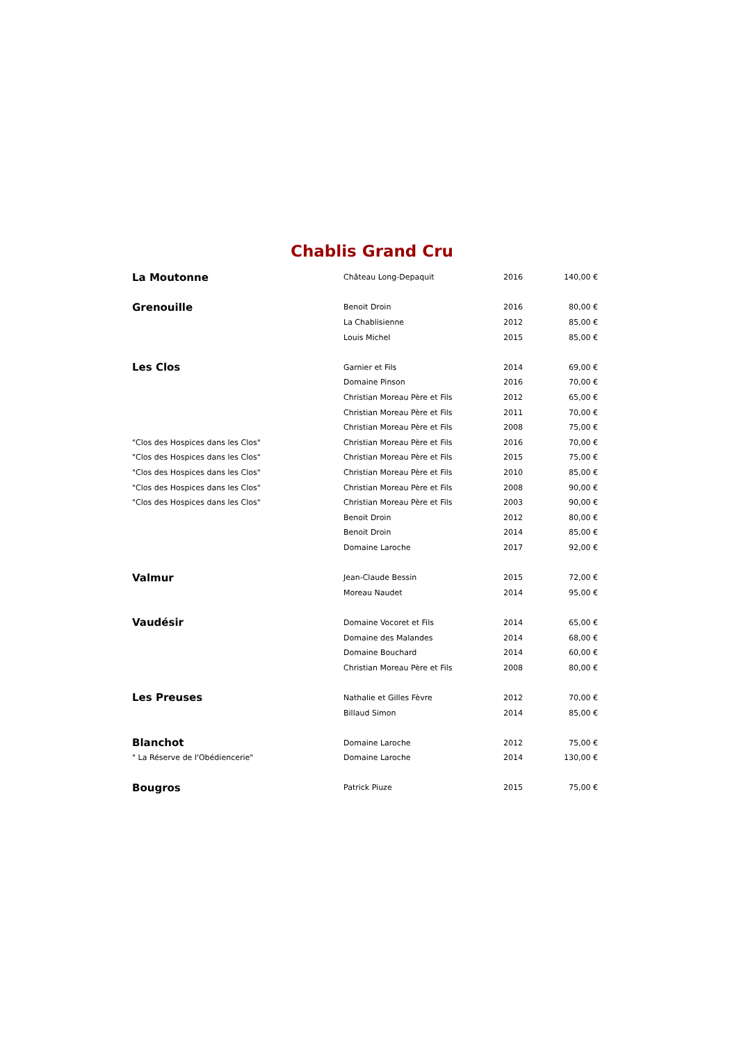Chablis Grand Cru
| La Moutonne | Château Long-Depaquit | 2016 | 140,00 € |
| Grenouille | Benoit Droin | 2016 | 80,00 € |
| | La Chablisienne | 2012 | 85,00 € |
| | Louis Michel | 2015 | 85,00 € |
| Les Clos | Garnier et Fils | 2014 | 69,00 € |
| | Domaine Pinson | 2016 | 70,00 € |
| | Christian Moreau Père et Fils | 2012 | 65,00 € |
| | Christian Moreau Père et Fils | 2011 | 70,00 € |
| | Christian Moreau Père et Fils | 2008 | 75,00 € |
| "Clos des Hospices dans les Clos" | Christian Moreau Père et Fils | 2016 | 70,00 € |
| "Clos des Hospices dans les Clos" | Christian Moreau Père et Fils | 2015 | 75,00 € |
| "Clos des Hospices dans les Clos" | Christian Moreau Père et Fils | 2010 | 85,00 € |
| "Clos des Hospices dans les Clos" | Christian Moreau Père et Fils | 2008 | 90,00 € |
| "Clos des Hospices dans les Clos" | Christian Moreau Père et Fils | 2003 | 90,00 € |
| | Benoit Droin | 2012 | 80,00 € |
| | Benoit Droin | 2014 | 85,00 € |
| | Domaine Laroche | 2017 | 92,00 € |
| Valmur | Jean-Claude Bessin | 2015 | 72,00 € |
| | Moreau Naudet | 2014 | 95,00 € |
| Vaudésir | Domaine Vocoret et Fils | 2014 | 65,00 € |
| | Domaine des Malandes | 2014 | 68,00 € |
| | Domaine Bouchard | 2014 | 60,00 € |
| | Christian Moreau Père et Fils | 2008 | 80,00 € |
| Les Preuses | Nathalie et Gilles Fèvre | 2012 | 70,00 € |
| | Billaud Simon | 2014 | 85,00 € |
| Blanchot | Domaine Laroche | 2012 | 75,00 € |
| " La Réserve de l'Obédiencerie" | Domaine Laroche | 2014 | 130,00 € |
| Bougros | Patrick Piuze | 2015 | 75,00 € |